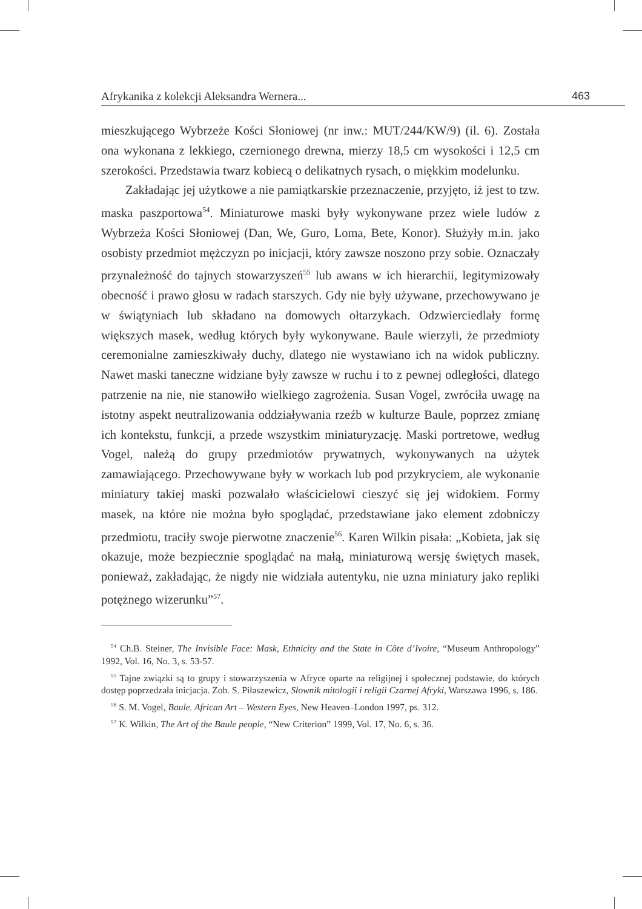Afrykanika z kolekcji Aleksandra Wernera... 463
mieszkującego Wybrzeże Kości Słoniowej (nr inw.: MUT/244/KW/9) (il. 6). Została ona wykonana z lekkiego, czernionego drewna, mierzy 18,5 cm wysokości i 12,5 cm szerokości. Przedstawia twarz kobiecą o delikatnych rysach, o miękkim modelunku.
Zakładając jej użytkowe a nie pamiątkarskie przeznaczenie, przyjęto, iż jest to tzw. maska paszportowa<sup>54</sup>. Miniaturowe maski były wykonywane przez wiele ludów z Wybrzeża Kości Słoniowej (Dan, We, Guro, Loma, Bete, Konor). Służyły m.in. jako osobisty przedmiot mężczyzn po inicjacji, który zawsze noszono przy sobie. Oznaczały przynależność do tajnych stowarzyszeń<sup>55</sup> lub awans w ich hierarchii, legitymizowały obecność i prawo głosu w radach starszych. Gdy nie były używane, przechowywano je w świątyniach lub składano na domowych ołtarzykach. Odzwierciedlały formę większych masek, według których były wykonywane. Baule wierzyli, że przedmioty ceremonialne zamieszkiwały duchy, dlatego nie wystawiano ich na widok publiczny. Nawet maski taneczne widziane były zawsze w ruchu i to z pewnej odległości, dlatego patrzenie na nie, nie stanowiło wielkiego zagrożenia. Susan Vogel, zwróciła uwagę na istotny aspekt neutralizowania oddziaływania rzeźb w kulturze Baule, poprzez zmianę ich kontekstu, funkcji, a przede wszystkim miniaturyzację. Maski portretowe, według Vogel, należą do grupy przedmiotów prywatnych, wykonywanych na użytek zamawiającego. Przechowywane były w workach lub pod przykryciem, ale wykonanie miniatury takiej maski pozwalało właścicielowi cieszyć się jej widokiem. Formy masek, na które nie można było spoglądać, przedstawiane jako element zdobniczy przedmiotu, traciły swoje pierwotne znaczenie<sup>56</sup>. Karen Wilkin pisała: „Kobieta, jak się okazuje, może bezpiecznie spoglądać na małą, miniaturową wersję świętych masek, ponieważ, zakładając, że nigdy nie widziała autentyku, nie uzna miniatury jako repliki potężnego wizerunku”<sup>57</sup>.
<sup>54</sup> Ch.B. Steiner, The Invisible Face: Mask, Ethnicity and the State in Côte d’Ivoire, “Museum Anthropology” 1992, Vol. 16, No. 3, s. 53-57.
<sup>55</sup> Tajne związki są to grupy i stowarzyszenia w Afryce oparte na religijnej i społecznej podstawie, do których dostęp poprzedzała inicjacja. Zob. S. Piłaszewicz, Słownik mitologii i religii Czarnej Afryki, Warszawa 1996, s. 186.
<sup>56</sup> S. M. Vogel, Baule. African Art – Western Eyes, New Heaven–London 1997, ps. 312.
<sup>57</sup> K. Wilkin, The Art of the Baule people, “New Criterion” 1999, Vol. 17, No. 6, s. 36.